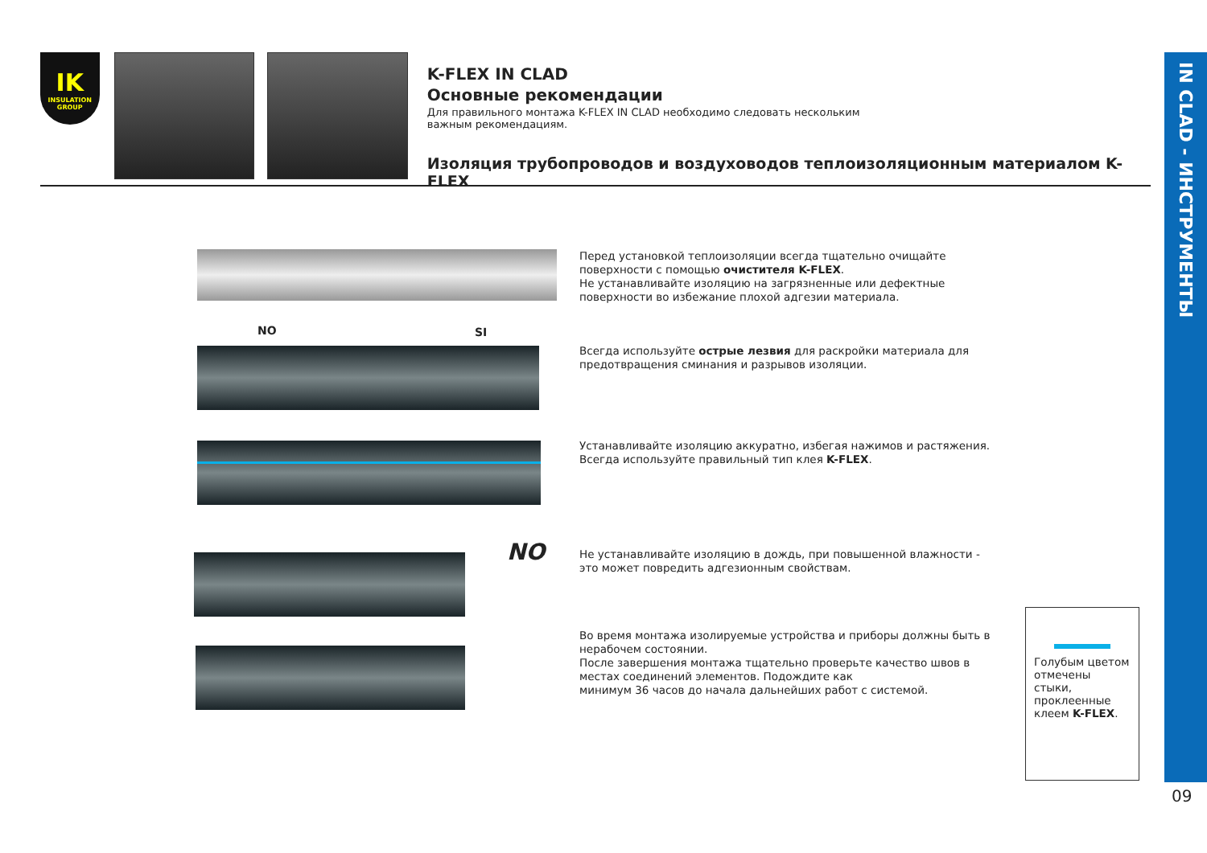IK
INSULATION GROUP
K-FLEX IN CLAD
Основные рекомендации
Для правильного монтажа K-FLEX IN CLAD необходимо следовать нескольким важным рекомендациям.
Изоляция трубопроводов и воздуховодов теплоизоляционным материалом K-FLEX
IN CLAD - ИНСТРУМЕНТЫ
Перед установкой теплоизоляции всегда тщательно очищайте поверхности с помощью очистителя K-FLEX.
Не устанавливайте изоляцию на загрязненные или дефектные поверхности во избежание плохой адгезии материала.
NO SI
Всегда используйте острые лезвия для раскройки материала для предотвращения сминания и разрывов изоляции.
Устанавливайте изоляцию аккуратно, избегая нажимов и растяжения.
Всегда используйте правильный тип клея K-FLEX.
NO
Не устанавливайте изоляцию в дождь, при повышенной влажности - это может повредить адгезионным свойствам.
Во время монтажа изолируемые устройства и приборы должны быть в нерабочем состоянии.
После завершения монтажа тщательно проверьте качество швов в местах соединений элементов. Подождите как
минимум 36 часов до начала дальнейших работ с системой.
Голубым цветом отмечены стыки, проклеенные клеем K-FLEX.
09